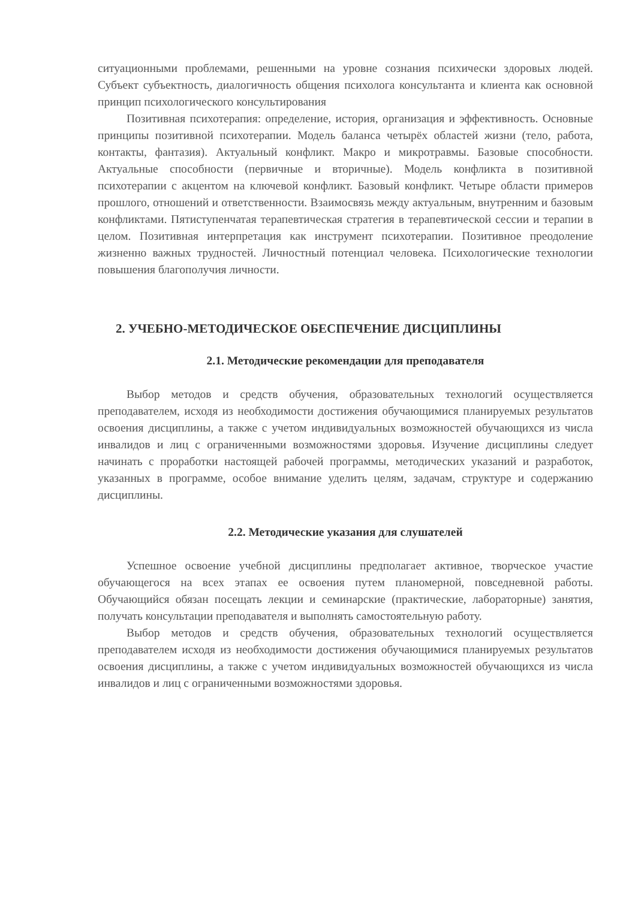ситуационными проблемами, решенными на уровне сознания психически здоровых людей. Субъект субъектность, диалогичность общения психолога консультанта и клиента как основной принцип психологического консультирования
Позитивная психотерапия: определение, история, организация и эффективность. Основные принципы позитивной психотерапии. Модель баланса четырёх областей жизни (тело, работа, контакты, фантазия). Актуальный конфликт. Макро и микротравмы. Базовые способности. Актуальные способности (первичные и вторичные). Модель конфликта в позитивной психотерапии с акцентом на ключевой конфликт. Базовый конфликт. Четыре области примеров прошлого, отношений и ответственности. Взаимосвязь между актуальным, внутренним и базовым конфликтами. Пятиступенчатая терапевтическая стратегия в терапевтической сессии и терапии в целом. Позитивная интерпретация как инструмент психотерапии. Позитивное преодоление жизненно важных трудностей. Личностный потенциал человека. Психологические технологии повышения благополучия личности.
2. УЧЕБНО-МЕТОДИЧЕСКОЕ ОБЕСПЕЧЕНИЕ ДИСЦИПЛИНЫ
2.1. Методические рекомендации для преподавателя
Выбор методов и средств обучения, образовательных технологий осуществляется преподавателем, исходя из необходимости достижения обучающимися планируемых результатов освоения дисциплины, а также с учетом индивидуальных возможностей обучающихся из числа инвалидов и лиц с ограниченными возможностями здоровья. Изучение дисциплины следует начинать с проработки настоящей рабочей программы, методических указаний и разработок, указанных в программе, особое внимание уделить целям, задачам, структуре и содержанию дисциплины.
2.2. Методические указания для слушателей
Успешное освоение учебной дисциплины предполагает активное, творческое участие обучающегося на всех этапах ее освоения путем планомерной, повседневной работы. Обучающийся обязан посещать лекции и семинарские (практические, лабораторные) занятия, получать консультации преподавателя и выполнять самостоятельную работу.
Выбор методов и средств обучения, образовательных технологий осуществляется преподавателем исходя из необходимости достижения обучающимися планируемых результатов освоения дисциплины, а также с учетом индивидуальных возможностей обучающихся из числа инвалидов и лиц с ограниченными возможностями здоровья.